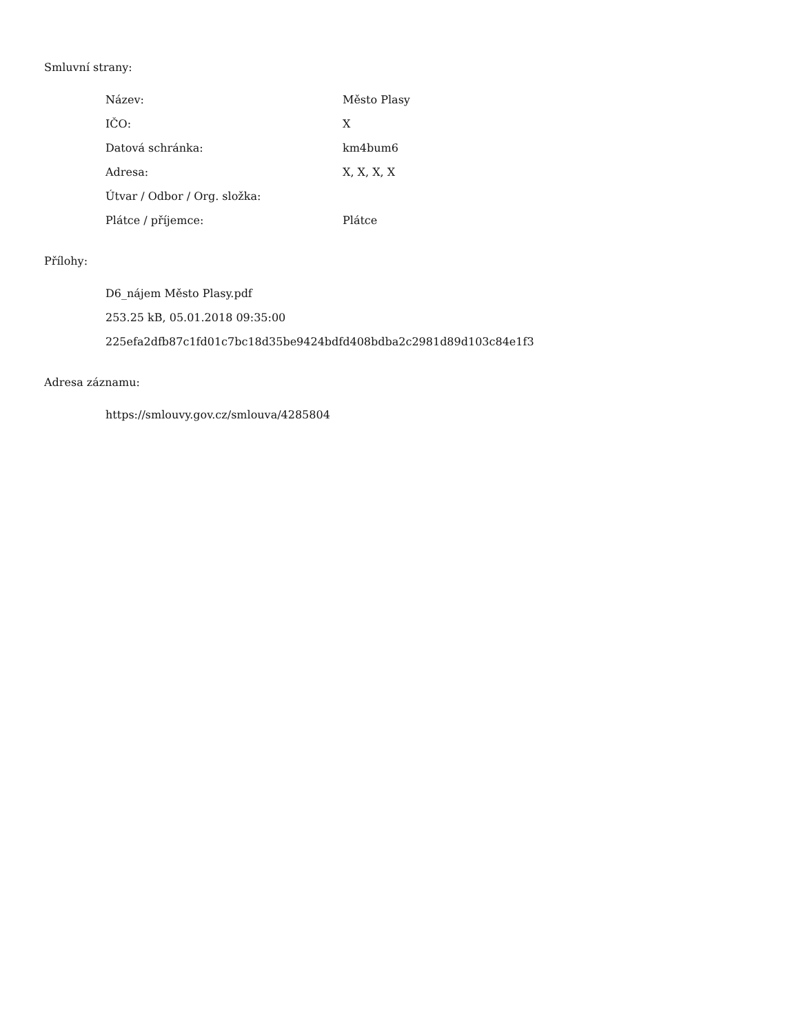Smluvní strany:
| Název: | Město Plasy |
| IČO: | X |
| Datová schránka: | km4bum6 |
| Adresa: | X, X, X, X |
| Útvar / Odbor / Org. složka: | |
| Plátce / příjemce: | Plátce |
Přílohy:
D6_nájem Město Plasy.pdf
253.25 kB, 05.01.2018 09:35:00
225efa2dfb87c1fd01c7bc18d35be9424bdfd408bdba2c2981d89d103c84e1f3
Adresa záznamu:
https://smlouvy.gov.cz/smlouva/4285804